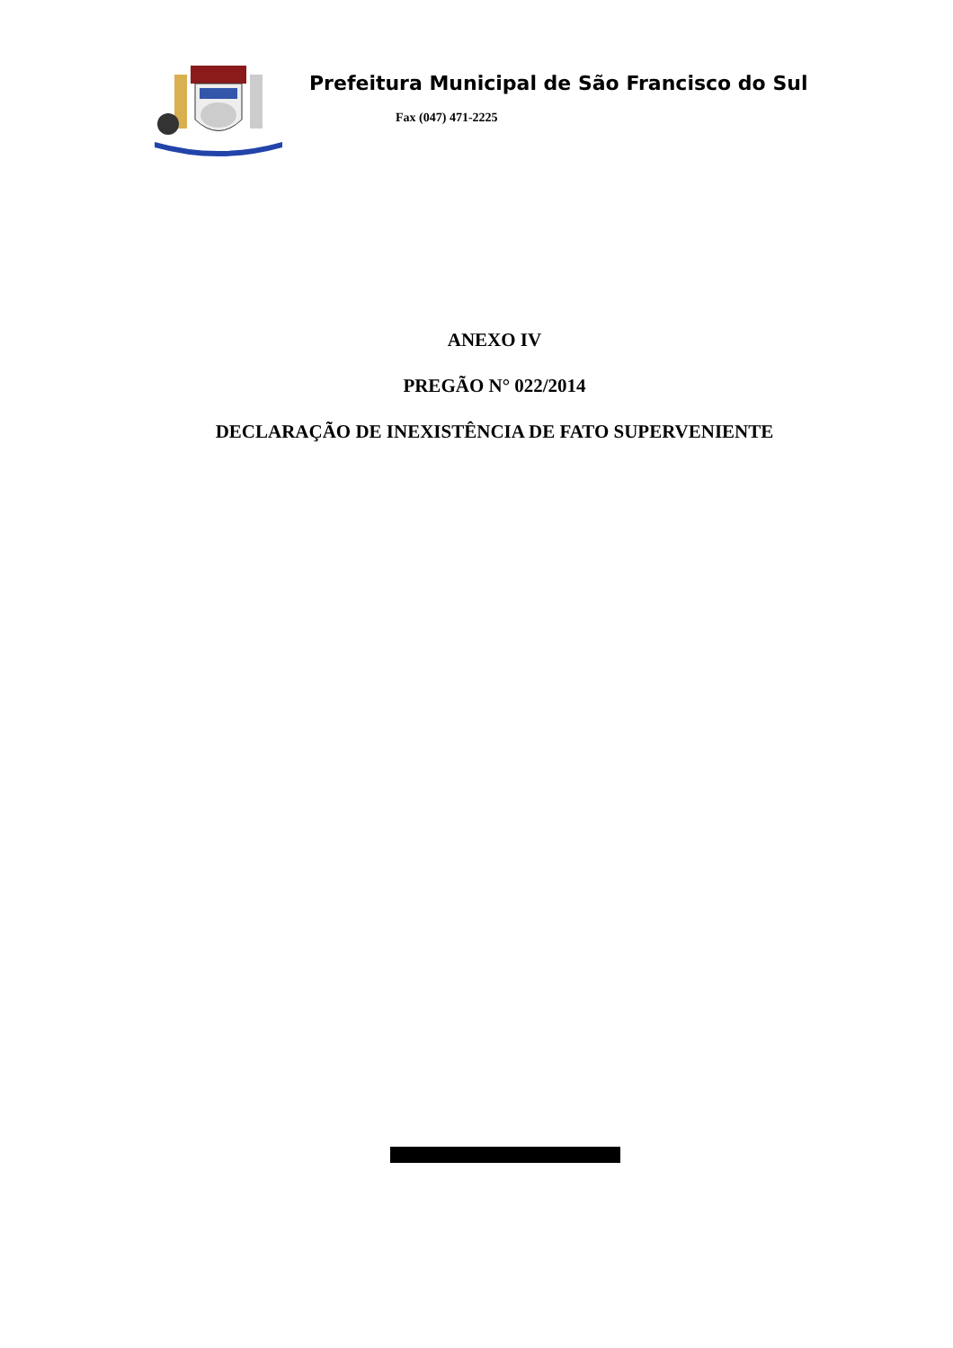Prefeitura Municipal de São Francisco do Sul
Fax (047) 471-2225
ANEXO IV
PREGÃO N° 022/2014
DECLARAÇÃO DE INEXISTÊNCIA DE FATO SUPERVENIENTE